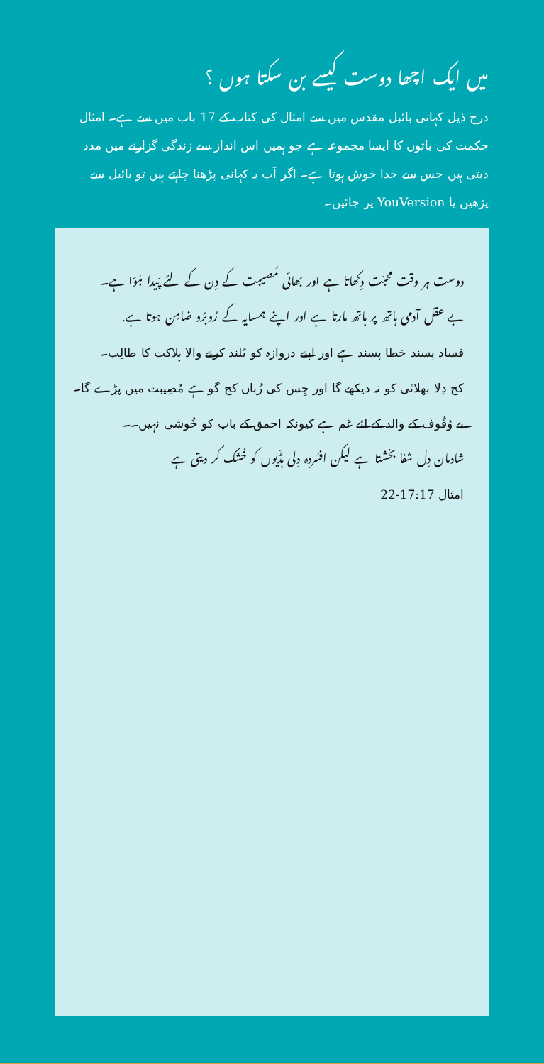میں ایک اچھا دوست کیسے بن سکتا ہوں ؟
درج ذیل کہانی بائبل مقدس میں سے امثال کی کتاب کے 17 باب میں سے ہے۔ امثال حکمت کی باتوں کا ایسا مجموعہ ہے جو ہمیں اس انداز سے زندگی گزارنے میں مدد دیتی ہیں جس سے خدا خوش ہوتا ہے۔ اگر آپ یہ کہانی پڑھنا چاہتے ہیں تو بائبل سے پڑھیں یا YouVersion پر جائیں۔
دوست ہر وقت محبّت دِکھاتا ہے اور بھائی مُصیبت کے دِن کے لئے پَیدا ہُؤا ہے۔
بے عقل آدمی ہاتھ پر ہاتھ مارتا ہے اور اپنے ہمسایہ کے رُوبرُو ضامِن ہوتا ہے.
فساد پسند خطا پسند ہے اور اپنے دروازہ کو بُلند کرنے والا ہلاکت کا طالِب۔
کج دِلا بھلائی کو نہ دیکھے گا اور جِس کی زُبان کج گو ہے مُصِیبت میں پڑے گا۔
بے وُقُوف کے والد کے لئے غم ہے کیونکہ احمق کے باپ کو خُوشی نہیں۔۔
شادمان دِل شفا بخشتا ہے لیکن افسُردہ دِلی ہڈّیوں کو خُشک کر دیتی ہے
امثال 17:17-22